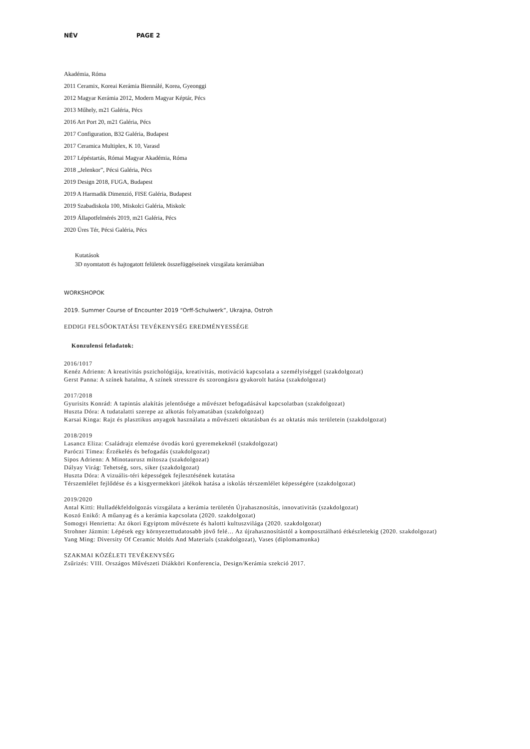NÉV PAGE 2
Akadémia, Róma
2011 Ceramix, Koreai Kerámia Biennálé, Korea, Gyeonggi
2012 Magyar Kerámia 2012, Modern Magyar Képtár, Pécs
2013 Műhely, m21 Galéria, Pécs
2016 Art Port 20, m21 Galéria, Pécs
2017 Configuration, B32 Galéria, Budapest
2017 Ceramica Multiplex, K 10, Varasd
2017 Lépéstartás, Római Magyar Akadémia, Róma
2018 „Jelenkor”, Pécsi Galéria, Pécs
2019 Design 2018, FUGA, Budapest
2019 A Harmadik Dimenzió, FISE Galéria, Budapest
2019 Szabadiskola 100, Miskolci Galéria, Miskolc
2019 Állapotfelmérés 2019, m21 Galéria, Pécs
2020 Üres Tér, Pécsi Galéria, Pécs
Kutatások
3D nyomtatott és hajtogatott felületek összefüggéseinek vizsgálata kerámiában
WORKSHOPOK
2019. Summer Course of Encounter 2019 “Orff-Schulwerk”, Ukrajna, Ostroh
EDDIGI FELSŐOKTATÁSI TEVÉKENYSÉG EREDMÉNYESSÉGE
Konzulensi feladatok:
2016/1017
Kenéz Adrienn: A kreativitás pszichológiája, kreativitás, motiváció kapcsolata a személyiséggel (szakdolgozat)
Gerst Panna: A színek hatalma, A színek stresszre és szorongásra gyakorolt hatása (szakdolgozat)
2017/2018
Gyurisits Konrád: A tapintás alakítás jelentősége a művészet befogadásával kapcsolatban (szakdolgozat)
Huszta Dóra: A tudatalatti szerepe az alkotás folyamatában (szakdolgozat)
Karsai Kinga: Rajz és plasztikus anyagok használata a művészeti oktatásban és az oktatás más területein (szakdolgozat)
2018/2019
Lasancz Eliza: Családrajz elemzése óvodás korú gyeremekeknél (szakdolgozat)
Paróczi Tímea: Érzékelés és befogadás (szakdolgozat)
Sipos Adrienn: A Minotaurusz mítosza (szakdolgozat)
Dályay Virág: Tehetség, sors, siker (szakdolgozat)
Huszta Dóra: A vizuális-téri képességek fejlesztésének kutatása
Térszemlélet fejlődése és a kisgyermekkori játékok hatása a iskolás térszemlélet képességére (szakdolgozat)
2019/2020
Antal Kitti: Hulladékfeldolgozás vizsgálata a kerámia területén Újrahasznosítás, innovativitás (szakdolgozat)
Koszó Enikő: A műanyag és a kerámia kapcsolata (2020. szakdolgozat)
Somogyi Henrietta: Az ókori Egyiptom művészete és halotti kultuszvilága (2020. szakdolgozat)
Strohner Jázmin: Lépések egy környezettudatosabb jövő felé… Az újrahasznosítástól a komposztálható étkészletekig (2020. szakdolgozat)
Yang Ming: Diversity Of Ceramic Molds And Materials (szakdolgozat), Vases (diplomamunka)
SZAKMAI KÖZÉLETI TEVÉKENYSÉG
Zsűrizés: VIII. Országos Művészeti Diákköri Konferencia, Design/Kerámia szekció 2017.